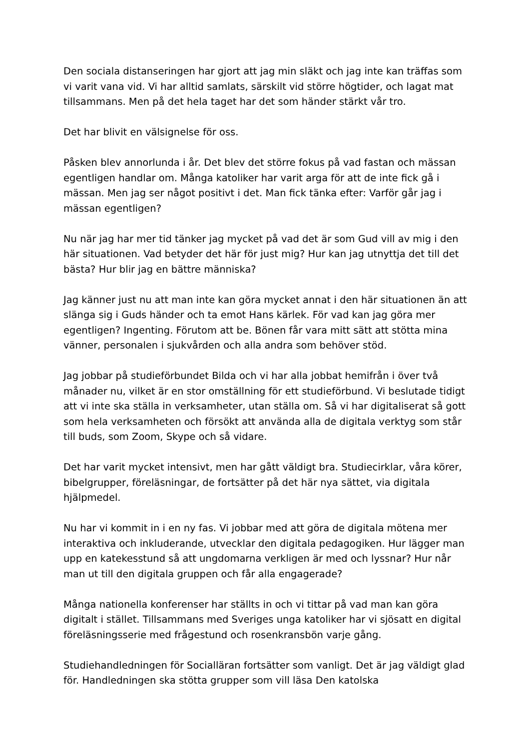Den sociala distanseringen har gjort att jag min släkt och jag inte kan träffas som vi varit vana vid. Vi har alltid samlats, särskilt vid större högtider, och lagat mat tillsammans. Men på det hela taget har det som händer stärkt vår tro.
Det har blivit en välsignelse för oss.
Påsken blev annorlunda i år. Det blev det större fokus på vad fastan och mässan egentligen handlar om. Många katoliker har varit arga för att de inte fick gå i mässan. Men jag ser något positivt i det. Man fick tänka efter: Varför går jag i mässan egentligen?
Nu när jag har mer tid tänker jag mycket på vad det är som Gud vill av mig i den här situationen. Vad betyder det här för just mig? Hur kan jag utnyttja det till det bästa? Hur blir jag en bättre människa?
Jag känner just nu att man inte kan göra mycket annat i den här situationen än att slänga sig i Guds händer och ta emot Hans kärlek. För vad kan jag göra mer egentligen? Ingenting. Förutom att be. Bönen får vara mitt sätt att stötta mina vänner, personalen i sjukvården och alla andra som behöver stöd.
Jag jobbar på studieförbundet Bilda och vi har alla jobbat hemifrån i över två månader nu, vilket är en stor omställning för ett studieförbund. Vi beslutade tidigt att vi inte ska ställa in verksamheter, utan ställa om. Så vi har digitaliserat så gott som hela verksamheten och försökt att använda alla de digitala verktyg som står till buds, som Zoom, Skype och så vidare.
Det har varit mycket intensivt, men har gått väldigt bra. Studiecirklar, våra körer, bibelgrupper, föreläsningar, de fortsätter på det här nya sättet, via digitala hjälpmedel.
Nu har vi kommit in i en ny fas. Vi jobbar med att göra de digitala mötena mer interaktiva och inkluderande, utvecklar den digitala pedagogiken. Hur lägger man upp en katekesstund så att ungdomarna verkligen är med och lyssnar? Hur når man ut till den digitala gruppen och får alla engagerade?
Många nationella konferenser har ställts in och vi tittar på vad man kan göra digitalt i stället. Tillsammans med Sveriges unga katoliker har vi sjösatt en digital föreläsningsserie med frågestund och rosenkransbön varje gång.
Studiehandledningen för Socialläran fortsätter som vanligt. Det är jag väldigt glad för. Handledningen ska stötta grupper som vill läsa Den katolska